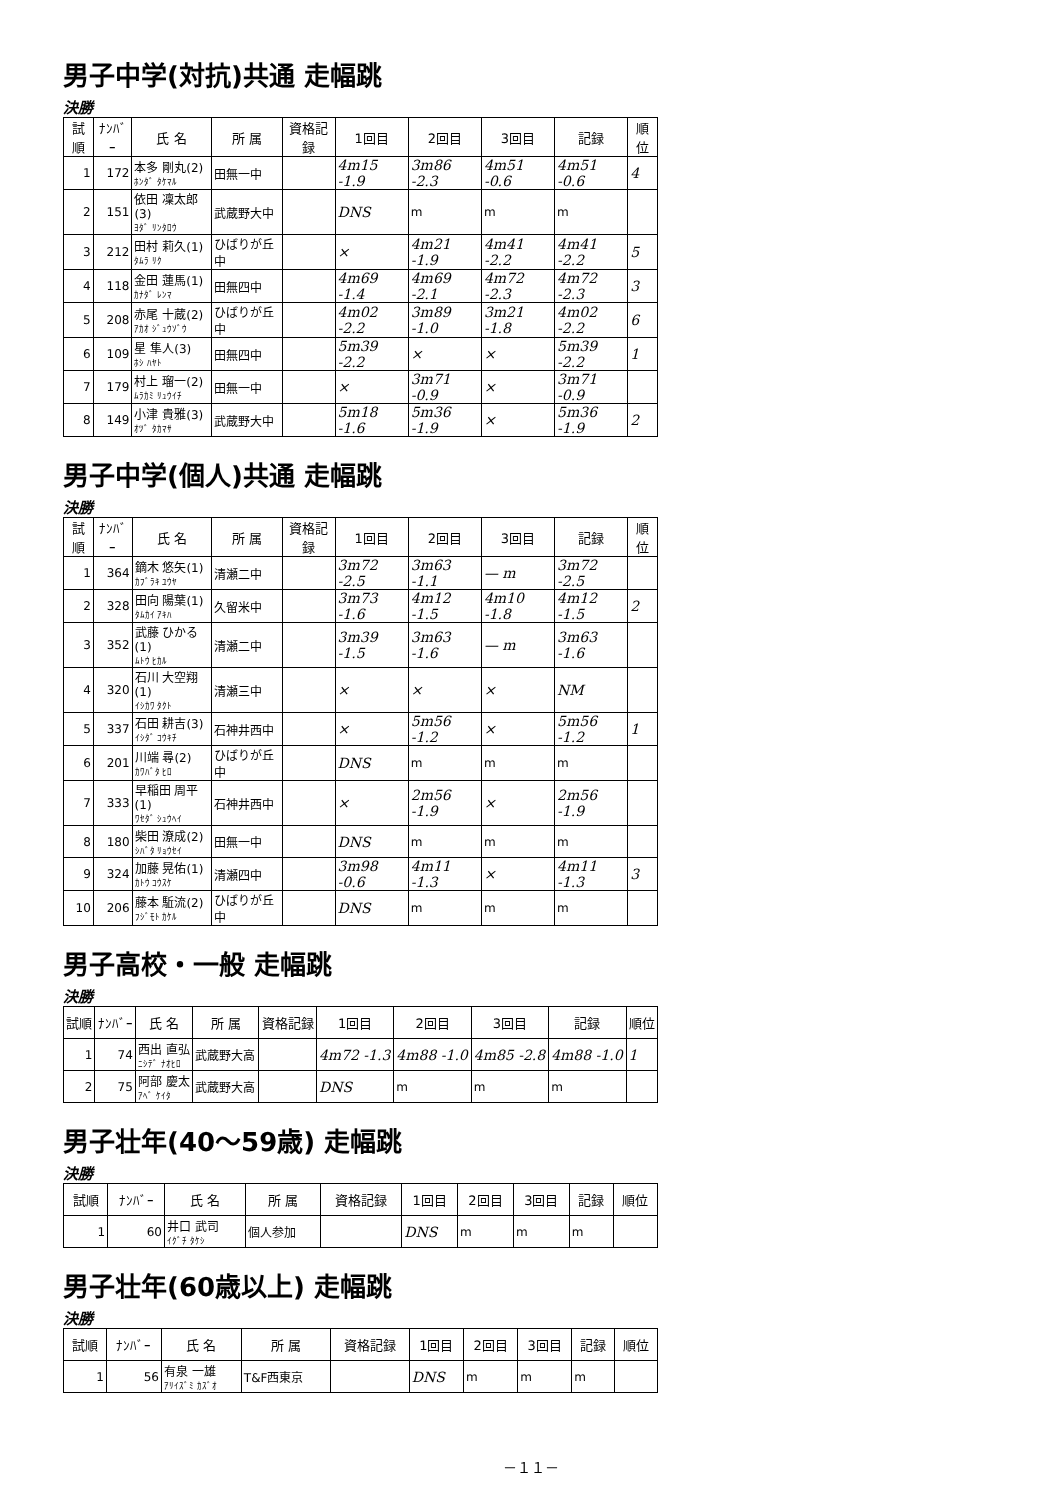男子中学(対抗)共通 走幅跳
決勝
| 試順 | ﾅﾝﾊﾞｰ | 氏 名 | 所 属 | 資格記録 | 1回目 | 2回目 | 3回目 | 記録 | 順位 |
| --- | --- | --- | --- | --- | --- | --- | --- | --- | --- |
| 1 | 172 | 本多 剛丸(2) ﾎﾝﾀﾞ ﾀｹﾏﾙ | 田無一中 | | 4m15 -1.9 | 3m86 -2.3 | 4m51 -0.6 | 4m51 -0.6 | 4 |
| 2 | 151 | 依田 凜太郎(3) ﾖﾀﾞ ﾘﾝﾀﾛｳ | 武蔵野大中 | | DNS | m | m | m | |
| 3 | 212 | 田村 莉久(1) ﾀﾑﾗ ﾘｸ | ひばりが丘中 | | × | 4m21 -1.9 | 4m41 -2.2 | 4m41 -2.2 | 5 |
| 4 | 118 | 金田 蓮馬(1) ｶﾅﾀﾞ ﾚﾝﾏ | 田無四中 | | 4m69 -1.4 | 4m69 -2.1 | 4m72 -2.3 | 4m72 -2.3 | 3 |
| 5 | 208 | 赤尾 十蔵(2) ｱｶｵ ｼﾞｭｳｿﾞｳ | ひばりが丘中 | | 4m02 -2.2 | 3m89 -1.0 | 3m21 -1.8 | 4m02 -2.2 | 6 |
| 6 | 109 | 星 隼人(3) ﾎｼ ﾊﾔﾄ | 田無四中 | | 5m39 -2.2 | × | × | 5m39 -2.2 | 1 |
| 7 | 179 | 村上 瑠一(2) ﾑﾗｶﾐ ﾘｭｳｲﾁ | 田無一中 | | × | 3m71 -0.9 | × | 3m71 -0.9 | |
| 8 | 149 | 小津 貴雅(3) ｵﾂﾞ ﾀｶﾏｻ | 武蔵野大中 | | 5m18 -1.6 | 5m36 -1.9 | × | 5m36 -1.9 | 2 |
男子中学(個人)共通 走幅跳
決勝
| 試順 | ﾅﾝﾊﾞｰ | 氏 名 | 所 属 | 資格記録 | 1回目 | 2回目 | 3回目 | 記録 | 順位 |
| --- | --- | --- | --- | --- | --- | --- | --- | --- | --- |
| 1 | 364 | 鏑木 悠矢(1) ｶﾌﾞﾗｷ ﾕｳﾔ | 清瀬二中 | | 3m72 -2.5 | 3m63 -1.1 | — m | 3m72 -2.5 | |
| 2 | 328 | 田向 陽葉(1) ﾀﾑｶｲ ｱｷﾊ | 久留米中 | | 3m73 -1.6 | 4m12 -1.5 | 4m10 -1.8 | 4m12 -1.5 | 2 |
| 3 | 352 | 武藤 ひかる(1) ﾑﾄｳ ﾋｶﾙ | 清瀬二中 | | 3m39 -1.5 | 3m63 -1.6 | — m | 3m63 -1.6 | |
| 4 | 320 | 石川 大空翔(1) ｲｼｶﾜ ﾀｸﾄ | 清瀬三中 | | × | × | × | NM | |
| 5 | 337 | 石田 耕吉(3) ｲｼﾀﾞ ｺｳｷﾁ | 石神井西中 | | × | 5m56 -1.2 | × | 5m56 -1.2 | 1 |
| 6 | 201 | 川端 尋(2) ｶﾜﾊﾞﾀ ﾋﾛ | ひばりが丘中 | | DNS | m | m | m | |
| 7 | 333 | 早稲田 周平(1) ﾜｾﾀﾞ ｼｭｳﾍｲ | 石神井西中 | | × | 2m56 -1.9 | × | 2m56 -1.9 | |
| 8 | 180 | 柴田 潦成(2) ｼﾊﾞﾀ ﾘｮｳｾｲ | 田無一中 | | DNS | m | m | m | |
| 9 | 324 | 加藤 晃佑(1) ｶﾄｳ ｺｳｽｹ | 清瀬四中 | | 3m98 -0.6 | 4m11 -1.3 | × | 4m11 -1.3 | 3 |
| 10 | 206 | 藤本 駈流(2) ﾌｼﾞﾓﾄ ｶｹﾙ | ひばりが丘中 | | DNS | m | m | m | |
男子高校・一般 走幅跳
決勝
| 試順 | ﾅﾝﾊﾞｰ | 氏 名 | 所 属 | 資格記録 | 1回目 | 2回目 | 3回目 | 記録 | 順位 |
| --- | --- | --- | --- | --- | --- | --- | --- | --- | --- |
| 1 | 74 | 西出 直弘 ﾆｼﾃﾞ ﾅｵﾋﾛ | 武蔵野大高 | | 4m72 -1.3 | 4m88 -1.0 | 4m85 -2.8 | 4m88 -1.0 | 1 |
| 2 | 75 | 阿部 慶太 ｱﾍﾞ ｹｲﾀ | 武蔵野大高 | | DNS | m | m | m | |
男子壮年(40～59歳) 走幅跳
決勝
| 試順 | ﾅﾝﾊﾞｰ | 氏 名 | 所 属 | 資格記録 | 1回目 | 2回目 | 3回目 | 記録 | 順位 |
| --- | --- | --- | --- | --- | --- | --- | --- | --- | --- |
| 1 | 60 | 井口 武司 ｲｸﾞﾁ ﾀｹｼ | 個人参加 | | DNS | m | m | m | |
男子壮年(60歳以上) 走幅跳
決勝
| 試順 | ﾅﾝﾊﾞｰ | 氏 名 | 所 属 | 資格記録 | 1回目 | 2回目 | 3回目 | 記録 | 順位 |
| --- | --- | --- | --- | --- | --- | --- | --- | --- | --- |
| 1 | 56 | 有泉 一雄 ｱﾘｲｽﾞﾐ ｶｽﾞｵ | T&F西東京 | | DNS | m | m | m | |
－１１－